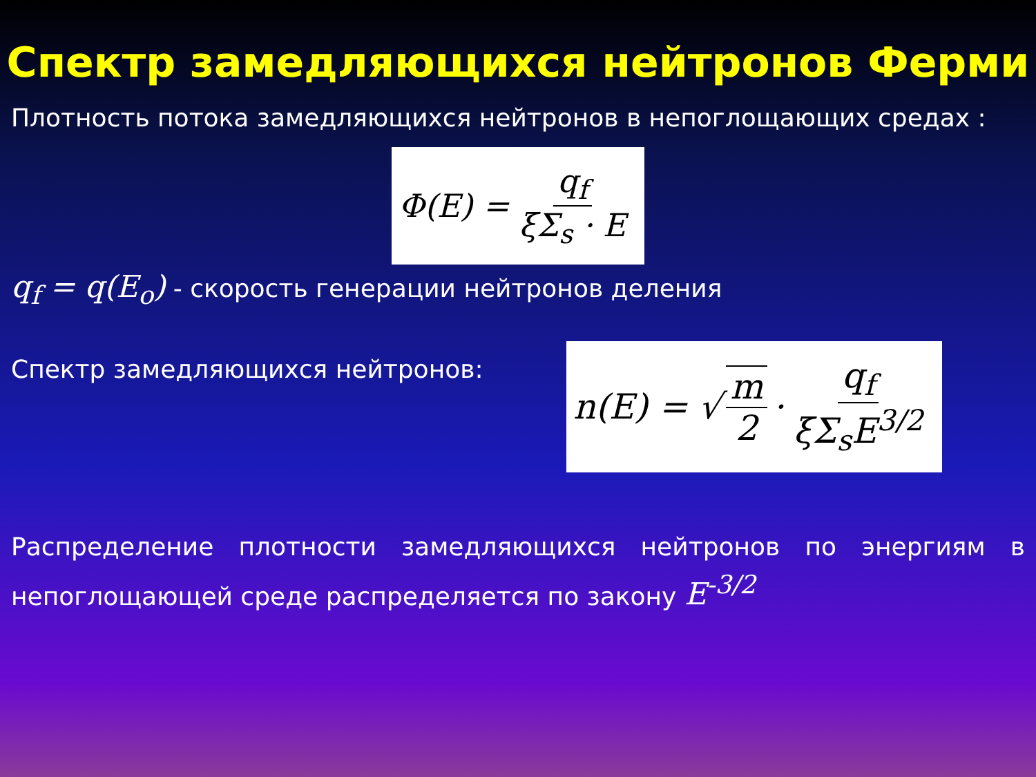Спектр замедляющихся нейтронов Ферми
Плотность потока замедляющихся нейтронов в непоглощающих средах :
Φ(E) =
q<sub>f</sub> ξΣ<sub>s</sub> · E
q<sub>f</sub> = q(E<sub>o</sub>) - скорость генерации нейтронов деления
Спектр замедляющихся нейтронов:
n(E) = √
m 2
·
q<sub>f</sub> ξΣ<sub>s</sub>E<sup>3/2</sup>
Распределение плотности замедляющихся нейтронов по энергиям в непоглощающей среде распределяется по закону E<sup>-3/2</sup>